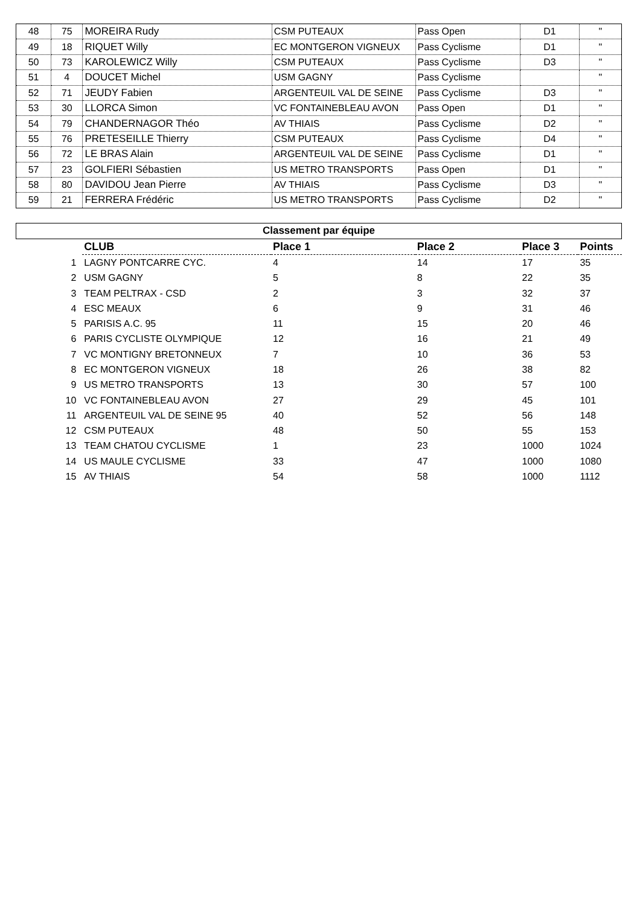| 48 | 75 | MOREIRA Rudy | CSM PUTEAUX | Pass Open | D1 | " |
| 49 | 18 | RIQUET Willy | EC MONTGERON VIGNEUX | Pass Cyclisme | D1 | " |
| 50 | 73 | KAROLEWICZ Willy | CSM PUTEAUX | Pass Cyclisme | D3 | " |
| 51 | 4 | DOUCET Michel | USM GAGNY | Pass Cyclisme | | " |
| 52 | 71 | JEUDY Fabien | ARGENTEUIL VAL DE SEINE | Pass Cyclisme | D3 | " |
| 53 | 30 | LLORCA Simon | VC FONTAINEBLEAU AVON | Pass Open | D1 | " |
| 54 | 79 | CHANDERNAGOR Théo | AV THIAIS | Pass Cyclisme | D2 | " |
| 55 | 76 | PRETESEILLE Thierry | CSM PUTEAUX | Pass Cyclisme | D4 | " |
| 56 | 72 | LE BRAS Alain | ARGENTEUIL VAL DE SEINE | Pass Cyclisme | D1 | " |
| 57 | 23 | GOLFIERI Sébastien | US METRO TRANSPORTS | Pass Open | D1 | " |
| 58 | 80 | DAVIDOU Jean Pierre | AV THIAIS | Pass Cyclisme | D3 | " |
| 59 | 21 | FERRERA Frédéric | US METRO TRANSPORTS | Pass Cyclisme | D2 | " |
| Classement par équipe | | | | | |
| --- | --- | --- | --- | --- | --- |
| | CLUB | Place 1 | Place 2 | Place 3 | Points |
| 1 | LAGNY PONTCARRE CYC. | 4 | 14 | 17 | 35 |
| 2 | USM GAGNY | 5 | 8 | 22 | 35 |
| 3 | TEAM PELTRAX - CSD | 2 | 3 | 32 | 37 |
| 4 | ESC MEAUX | 6 | 9 | 31 | 46 |
| 5 | PARISIS A.C. 95 | 11 | 15 | 20 | 46 |
| 6 | PARIS CYCLISTE OLYMPIQUE | 12 | 16 | 21 | 49 |
| 7 | VC MONTIGNY BRETONNEUX | 7 | 10 | 36 | 53 |
| 8 | EC MONTGERON VIGNEUX | 18 | 26 | 38 | 82 |
| 9 | US METRO TRANSPORTS | 13 | 30 | 57 | 100 |
| 10 | VC FONTAINEBLEAU AVON | 27 | 29 | 45 | 101 |
| 11 | ARGENTEUIL VAL DE SEINE 95 | 40 | 52 | 56 | 148 |
| 12 | CSM PUTEAUX | 48 | 50 | 55 | 153 |
| 13 | TEAM CHATOU CYCLISME | 1 | 23 | 1000 | 1024 |
| 14 | US MAULE CYCLISME | 33 | 47 | 1000 | 1080 |
| 15 | AV THIAIS | 54 | 58 | 1000 | 1112 |